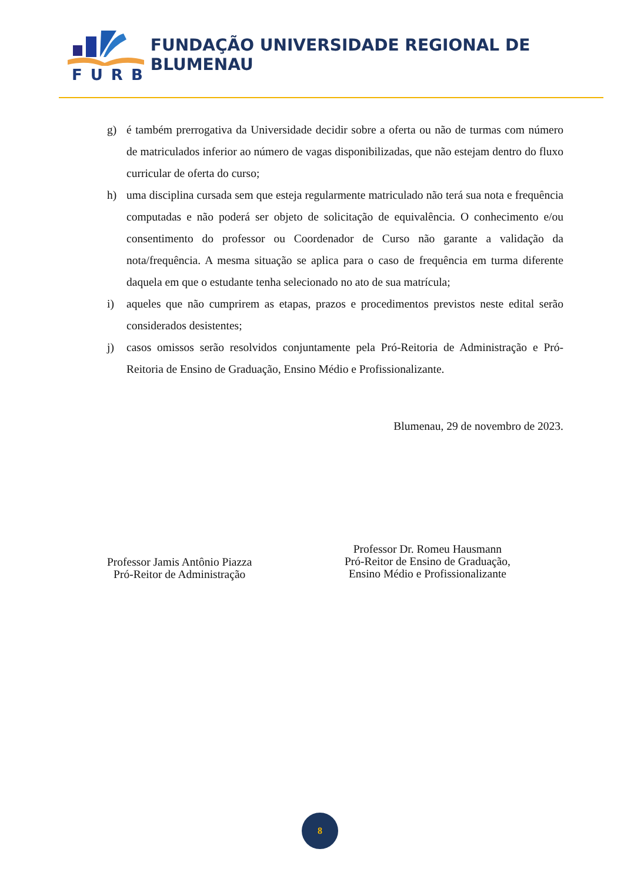FURB
FUNDAÇÃO UNIVERSIDADE REGIONAL DE BLUMENAU
g) é também prerrogativa da Universidade decidir sobre a oferta ou não de turmas com número de matriculados inferior ao número de vagas disponibilizadas, que não estejam dentro do fluxo curricular de oferta do curso;
h) uma disciplina cursada sem que esteja regularmente matriculado não terá sua nota e frequência computadas e não poderá ser objeto de solicitação de equivalência. O conhecimento e/ou consentimento do professor ou Coordenador de Curso não garante a validação da nota/frequência. A mesma situação se aplica para o caso de frequência em turma diferente daquela em que o estudante tenha selecionado no ato de sua matrícula;
i) aqueles que não cumprirem as etapas, prazos e procedimentos previstos neste edital serão considerados desistentes;
j) casos omissos serão resolvidos conjuntamente pela Pró-Reitoria de Administração e Pró-Reitoria de Ensino de Graduação, Ensino Médio e Profissionalizante.
Blumenau, 29 de novembro de 2023.
Professor Jamis Antônio Piazza
Pró-Reitor de Administração
Professor Dr. Romeu Hausmann
Pró-Reitor de Ensino de Graduação,
Ensino Médio e Profissionalizante
8